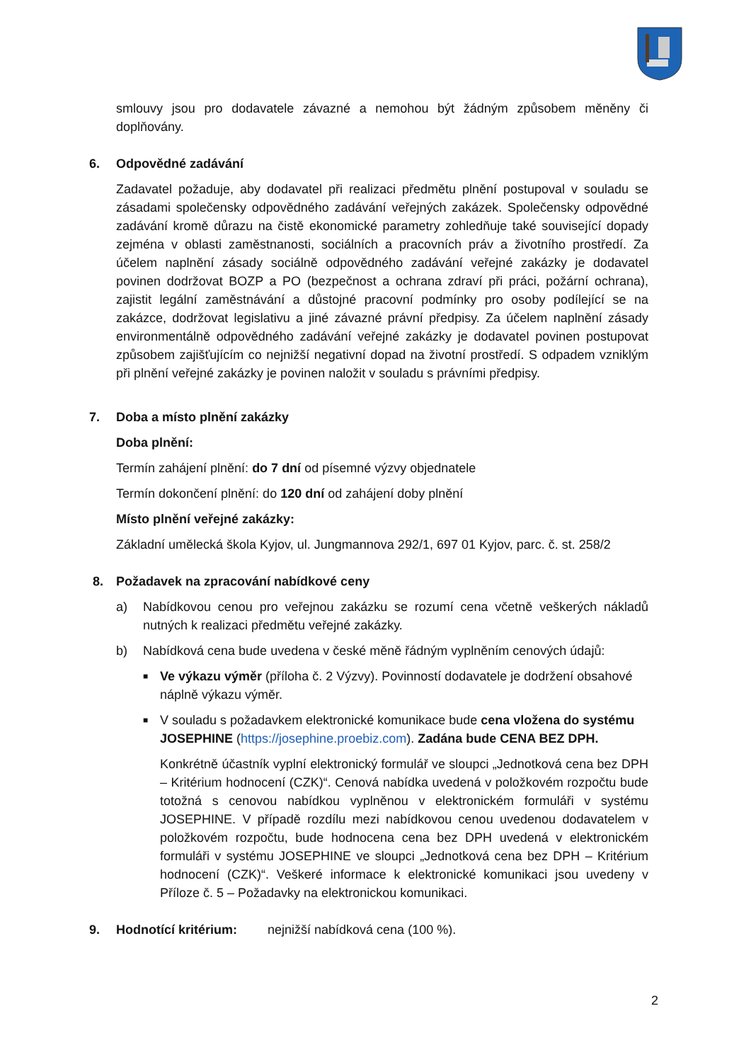smlouvy jsou pro dodavatele závazné a nemohou být žádným způsobem měněny či doplňovány.
6. Odpovědné zadávání
Zadavatel požaduje, aby dodavatel při realizaci předmětu plnění postupoval v souladu se zásadami společensky odpovědného zadávání veřejných zakázek. Společensky odpovědné zadávání kromě důrazu na čistě ekonomické parametry zohledňuje také související dopady zejména v oblasti zaměstnanosti, sociálních a pracovních práv a životního prostředí. Za účelem naplnění zásady sociálně odpovědného zadávání veřejné zakázky je dodavatel povinen dodržovat BOZP a PO (bezpečnost a ochrana zdraví při práci, požární ochrana), zajistit legální zaměstnávání a důstojné pracovní podmínky pro osoby podílející se na zakázce, dodržovat legislativu a jiné závazné právní předpisy. Za účelem naplnění zásady environmentálně odpovědného zadávání veřejné zakázky je dodavatel povinen postupovat způsobem zajišťujícím co nejnižší negativní dopad na životní prostředí. S odpadem vzniklým při plnění veřejné zakázky je povinen naložit v souladu s právními předpisy.
7. Doba a místo plnění zakázky
Doba plnění:
Termín zahájení plnění: do 7 dní od písemné výzvy objednatele
Termín dokončení plnění: do 120 dní od zahájení doby plnění
Místo plnění veřejné zakázky:
Základní umělecká škola Kyjov, ul. Jungmannova 292/1, 697 01 Kyjov, parc. č. st. 258/2
8. Požadavek na zpracování nabídkové ceny
a) Nabídkovou cenou pro veřejnou zakázku se rozumí cena včetně veškerých nákladů nutných k realizaci předmětu veřejné zakázky.
b) Nabídková cena bude uvedena v české měně řádným vyplněním cenových údajů:
■ Ve výkazu výměr (příloha č. 2 Výzvy). Povinností dodavatele je dodržení obsahové náplně výkazu výměr.
■ V souladu s požadavkem elektronické komunikace bude cena vložena do systému JOSEPHINE (https://josephine.proebiz.com). Zadána bude CENA BEZ DPH.
Konkrétně účastník vyplní elektronický formulář ve sloupci „Jednotková cena bez DPH – Kritérium hodnocení (CZK)“. Cenová nabídka uvedená v položkovém rozpočtu bude totožná s cenovou nabídkou vyplněnou v elektronickém formuláři v systému JOSEPHINE. V případě rozdílu mezi nabídkovou cenou uvedenou dodavatelem v položkovém rozpočtu, bude hodnocena cena bez DPH uvedená v elektronickém formuláři v systému JOSEPHINE ve sloupci „Jednotková cena bez DPH – Kritérium hodnocení (CZK)“. Veškeré informace k elektronické komunikaci jsou uvedeny v Příloze č. 5 – Požadavky na elektronickou komunikaci.
9. Hodnotící kritérium: nejnižší nabídková cena (100 %).
2